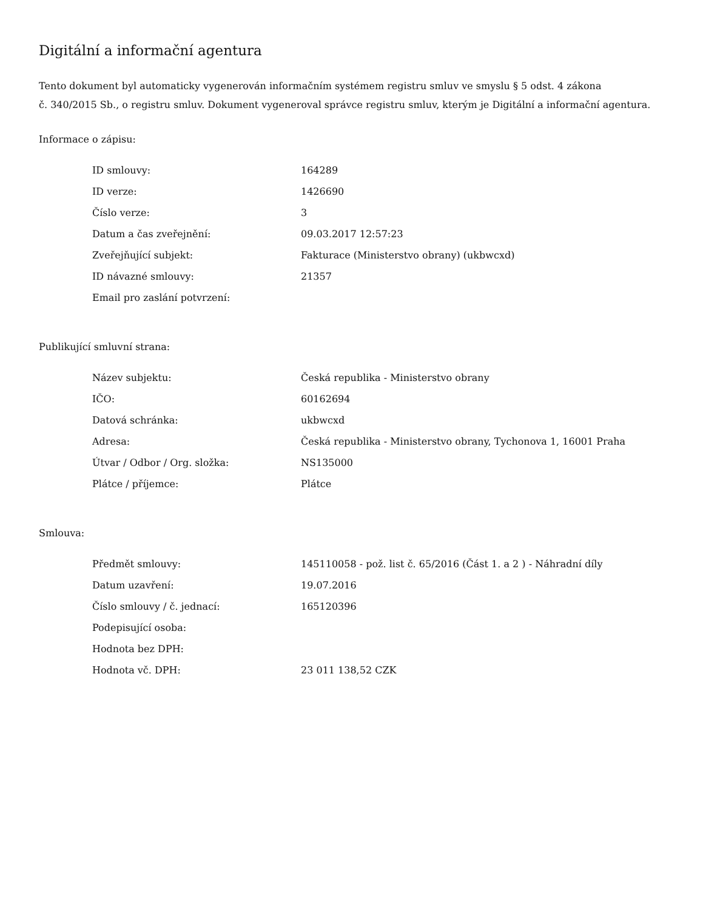Digitální a informační agentura
Tento dokument byl automaticky vygenerován informačním systémem registru smluv ve smyslu § 5 odst. 4 zákona
č. 340/2015 Sb., o registru smluv. Dokument vygeneroval správce registru smluv, kterým je Digitální a informační agentura.
Informace o zápisu:
| ID smlouvy: | 164289 |
| ID verze: | 1426690 |
| Číslo verze: | 3 |
| Datum a čas zveřejnění: | 09.03.2017 12:57:23 |
| Zveřejňující subjekt: | Fakturace (Ministerstvo obrany) (ukbwcxd) |
| ID návazné smlouvy: | 21357 |
| Email pro zaslání potvrzení: | |
Publikující smluvní strana:
| Název subjektu: | Česká republika - Ministerstvo obrany |
| IČO: | 60162694 |
| Datová schránka: | ukbwcxd |
| Adresa: | Česká republika - Ministerstvo obrany, Tychonova 1, 16001 Praha |
| Útvar / Odbor / Org. složka: | NS135000 |
| Plátce / příjemce: | Plátce |
Smlouva:
| Předmět smlouvy: | 145110058 - pož. list č. 65/2016 (Část 1. a 2 ) - Náhradní díly |
| Datum uzavření: | 19.07.2016 |
| Číslo smlouvy / č. jednací: | 165120396 |
| Podepisující osoba: | |
| Hodnota bez DPH: | |
| Hodnota vč. DPH: | 23 011 138,52 CZK |